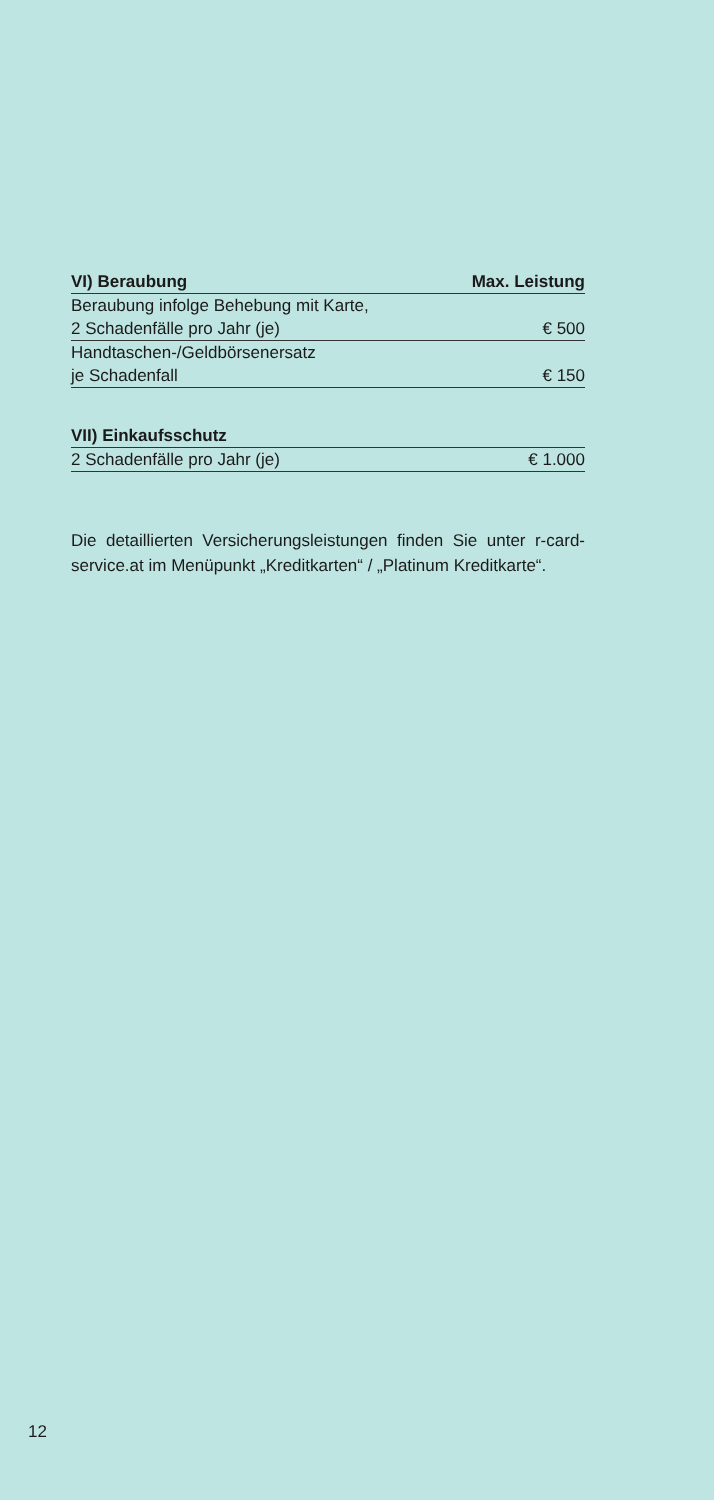| VI) Beraubung | Max. Leistung |
| --- | --- |
| Beraubung infolge Behebung mit Karte, | |
| 2 Schadenfälle pro Jahr (je) | € 500 |
| Handtaschen-/Geldbörsenersatz | |
| je Schadenfall | € 150 |
| VII) Einkaufsschutz | |
| --- | --- |
| 2 Schadenfälle pro Jahr (je) | € 1.000 |
Die detaillierten Versicherungsleistungen finden Sie unter r-card-service.at im Menüpunkt „Kreditkarten“ / „Platinum Kreditkarte“.
12